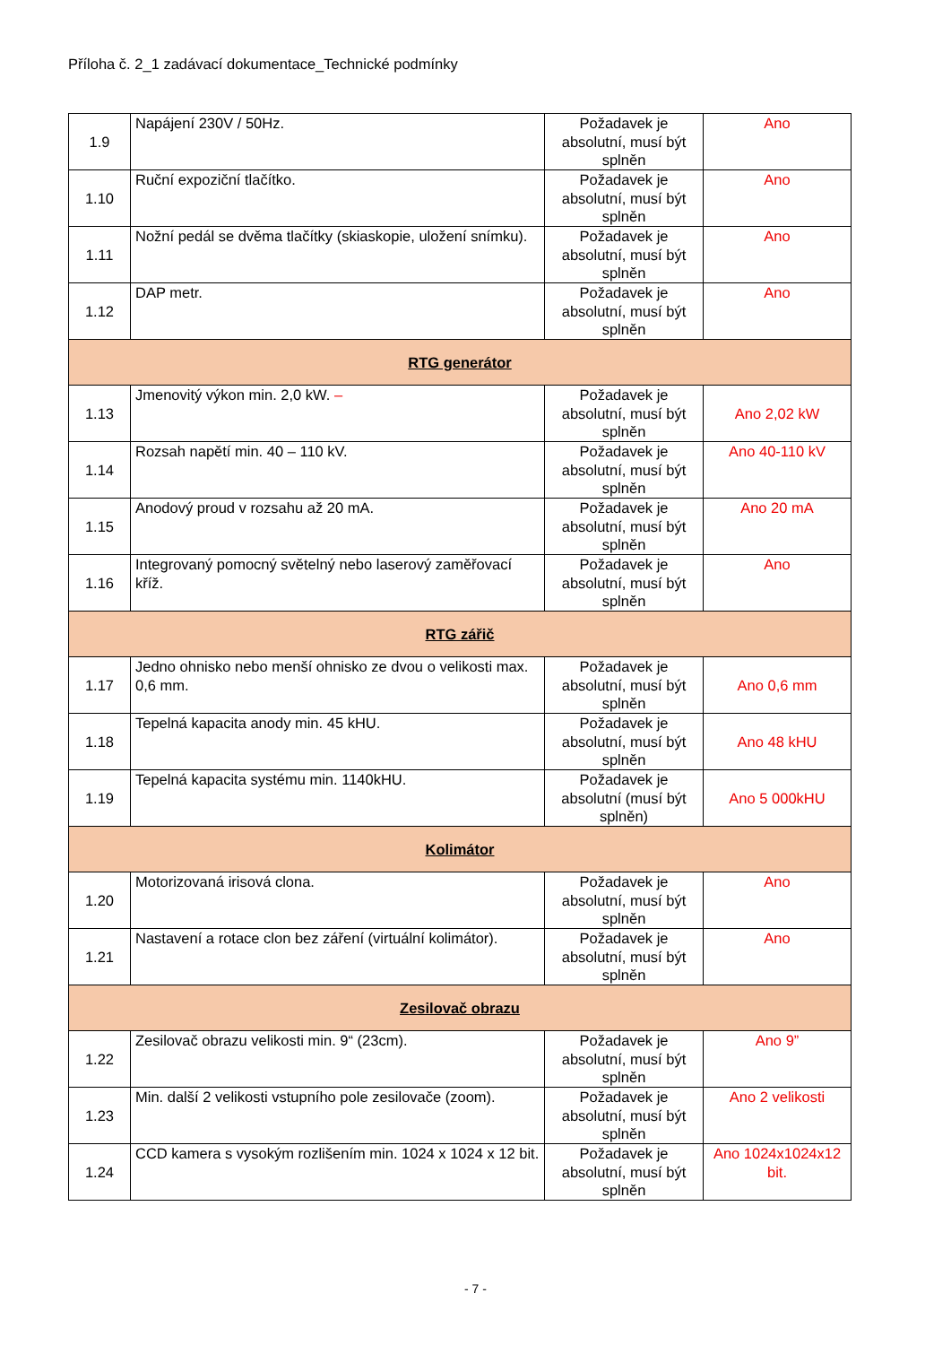Příloha č. 2_1 zadávací dokumentace_Technické podmínky
| 1.9 | Napájení 230V / 50Hz. | Požadavek je absolutní, musí být splněn | Ano |
| 1.10 | Ruční expoziční tlačítko. | Požadavek je absolutní, musí být splněn | Ano |
| 1.11 | Nožní pedál se dvěma tlačítky (skiaskopie, uložení snímku). | Požadavek je absolutní, musí být splněn | Ano |
| 1.12 | DAP metr. | Požadavek je absolutní, musí být splněn | Ano |
| RTG generátor | | | |
| 1.13 | Jmenovitý výkon min. 2,0 kW. – | Požadavek je absolutní, musí být splněn | Ano 2,02 kW |
| 1.14 | Rozsah napětí min. 40 – 110 kV. | Požadavek je absolutní, musí být splněn | Ano 40-110 kV |
| 1.15 | Anodový proud v rozsahu až 20 mA. | Požadavek je absolutní, musí být splněn | Ano 20 mA |
| 1.16 | Integrovaný pomocný světelný nebo laserový zaměřovací kříž. | Požadavek je absolutní, musí být splněn | Ano |
| RTG zářič | | | |
| 1.17 | Jedno ohnisko nebo menší ohnisko ze dvou o velikosti max. 0,6 mm. | Požadavek je absolutní, musí být splněn | Ano 0,6 mm |
| 1.18 | Tepelná kapacita anody min. 45 kHU. | Požadavek je absolutní, musí být splněn | Ano 48 kHU |
| 1.19 | Tepelná kapacita systému min. 1140kHU. | Požadavek je absolutní (musí být splněn) | Ano 5 000kHU |
| Kolimátor | | | |
| 1.20 | Motorizovaná irisová clona. | Požadavek je absolutní, musí být splněn | Ano |
| 1.21 | Nastavení a rotace clon bez záření (virtuální kolimátor). | Požadavek je absolutní, musí být splněn | Ano |
| Zesilovač obrazu | | | |
| 1.22 | Zesilovač obrazu velikosti min. 9“ (23cm). | Požadavek je absolutní, musí být splněn | Ano 9” |
| 1.23 | Min. další 2 velikosti vstupního pole zesilovače (zoom). | Požadavek je absolutní, musí být splněn | Ano 2 velikosti |
| 1.24 | CCD kamera s vysokým rozlišením min. 1024 x 1024 x 12 bit. | Požadavek je absolutní, musí být splněn | Ano 1024x1024x12 bit. |
- 7 -